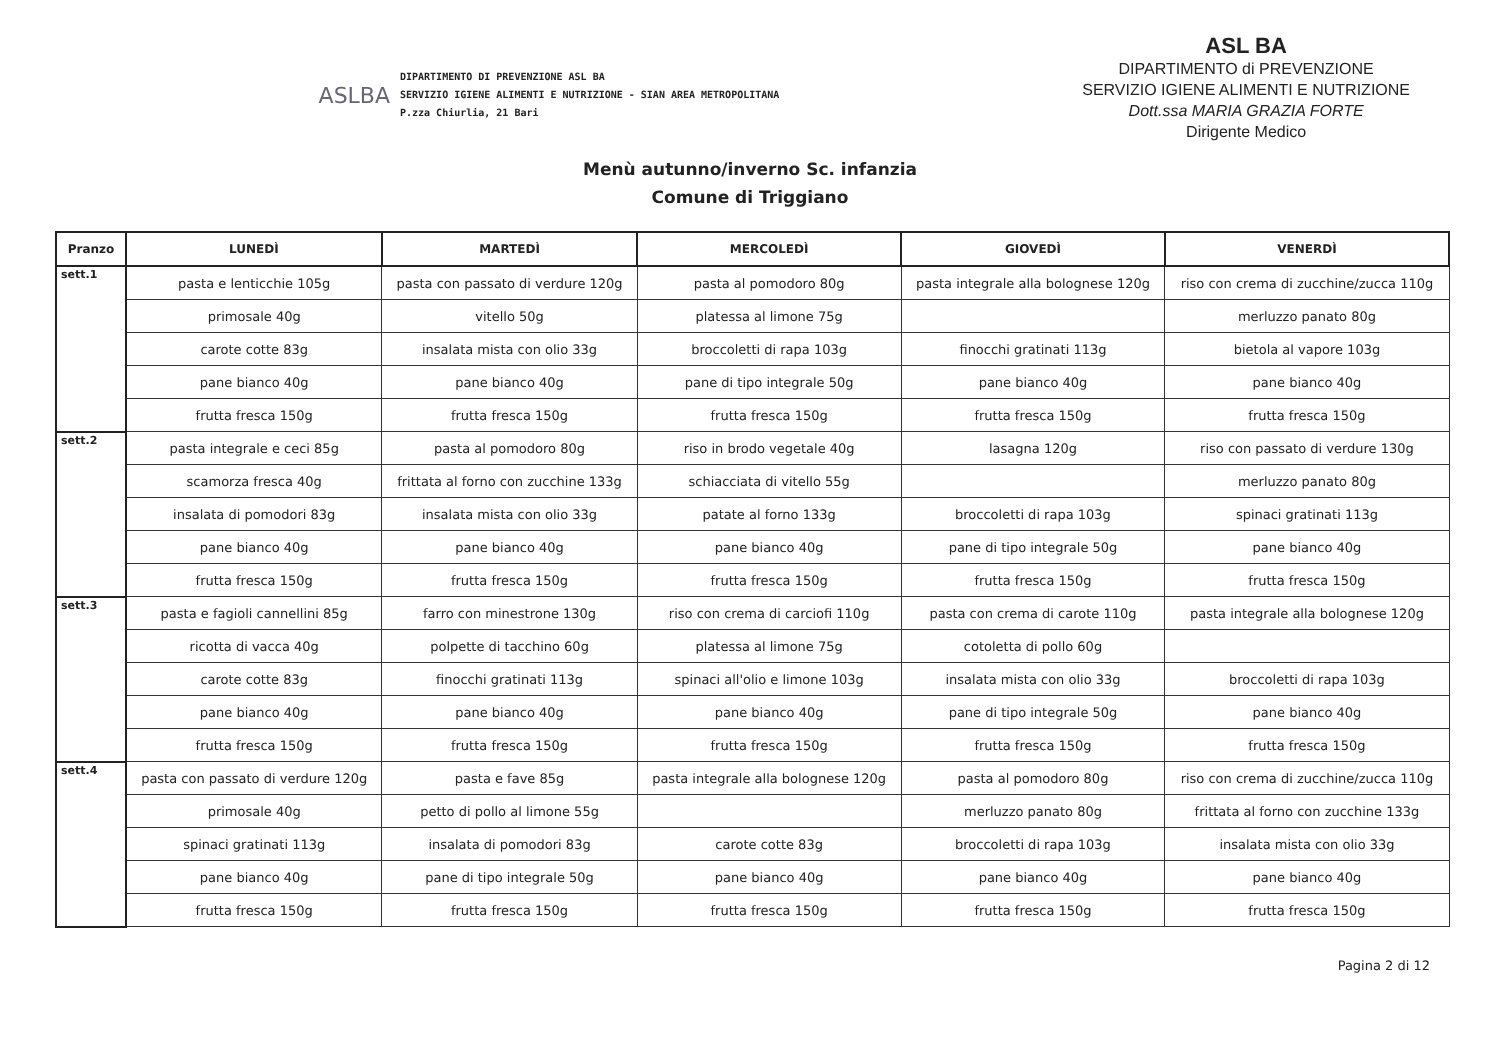ASLBA
DIPARTIMENTO DI PREVENZIONE ASL BA
SERVIZIO IGIENE ALIMENTI E NUTRIZIONE - SIAN AREA METROPOLITANA
P.zza Chiurlia, 21 Bari
ASL BA
DIPARTIMENTO di PREVENZIONE
SERVIZIO IGIENE ALIMENTI E NUTRIZIONE
Dott.ssa MARIA GRAZIA FORTE
Dirigente Medico
Menù autunno/inverno Sc. infanzia
Comune di Triggiano
| Pranzo | LUNEDÌ | MARTEDÌ | MERCOLEDÌ | GIOVEDÌ | VENERDÌ |
| --- | --- | --- | --- | --- | --- |
| sett.1 | pasta e lenticchie 105g | pasta con passato di verdure 120g | pasta al pomodoro 80g | pasta integrale alla bolognese 120g | riso con crema di zucchine/zucca 110g |
| | primosale 40g | vitello 50g | platessa al limone 75g | | merluzzo panato 80g |
| | carote cotte 83g | insalata mista con olio 33g | broccoletti di rapa 103g | finocchi gratinati 113g | bietola al vapore 103g |
| | pane bianco 40g | pane bianco 40g | pane di tipo integrale 50g | pane bianco 40g | pane bianco 40g |
| | frutta fresca 150g | frutta fresca 150g | frutta fresca 150g | frutta fresca 150g | frutta fresca 150g |
| sett.2 | pasta integrale e ceci 85g | pasta al pomodoro 80g | riso in brodo vegetale 40g | lasagna 120g | riso con passato di verdure 130g |
| | scamorza fresca 40g | frittata al forno con zucchine 133g | schiacciata di vitello 55g | | merluzzo panato 80g |
| | insalata di pomodori 83g | insalata mista con olio 33g | patate al forno 133g | broccoletti di rapa 103g | spinaci gratinati 113g |
| | pane bianco 40g | pane bianco 40g | pane bianco 40g | pane di tipo integrale 50g | pane bianco 40g |
| | frutta fresca 150g | frutta fresca 150g | frutta fresca 150g | frutta fresca 150g | frutta fresca 150g |
| sett.3 | pasta e fagioli cannellini 85g | farro con minestrone 130g | riso con crema di carciofi 110g | pasta con crema di carote 110g | pasta integrale alla bolognese 120g |
| | ricotta di vacca 40g | polpette di tacchino 60g | platessa al limone 75g | cotoletta di pollo 60g | |
| | carote cotte 83g | finocchi gratinati 113g | spinaci all'olio e limone 103g | insalata mista con olio 33g | broccoletti di rapa 103g |
| | pane bianco 40g | pane bianco 40g | pane bianco 40g | pane di tipo integrale 50g | pane bianco 40g |
| | frutta fresca 150g | frutta fresca 150g | frutta fresca 150g | frutta fresca 150g | frutta fresca 150g |
| sett.4 | pasta con passato di verdure 120g | pasta e fave 85g | pasta integrale alla bolognese 120g | pasta al pomodoro 80g | riso con crema di zucchine/zucca 110g |
| | primosale 40g | petto di pollo al limone 55g | | merluzzo panato 80g | frittata al forno con zucchine 133g |
| | spinaci gratinati 113g | insalata di pomodori 83g | carote cotte 83g | broccoletti di rapa 103g | insalata mista con olio 33g |
| | pane bianco 40g | pane di tipo integrale 50g | pane bianco 40g | pane bianco 40g | pane bianco 40g |
| | frutta fresca 150g | frutta fresca 150g | frutta fresca 150g | frutta fresca 150g | frutta fresca 150g |
Pagina 2 di 12